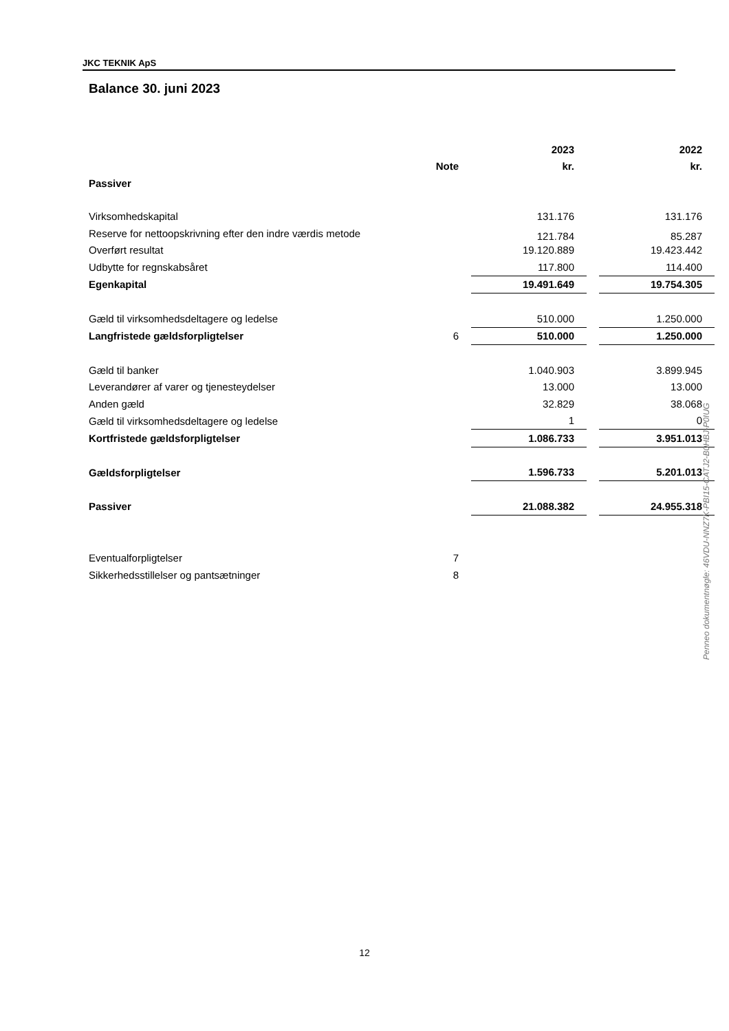JKC TEKNIK ApS
Balance 30. juni 2023
| | | | 2023 | | 2022 |
| --- | --- | --- | --- | --- | --- |
| | Note | | kr. | | kr. |
| Passiver | | | | | |
| Virksomhedskapital | | | 131.176 | | 131.176 |
| Reserve for nettoopskrivning efter den indre værdis metode | | | 121.784 | | 85.287 |
| Overført resultat | | | 19.120.889 | | 19.423.442 |
| Udbytte for regnskabsåret | | | 117.800 | | 114.400 |
| Egenkapital | | | 19.491.649 | | 19.754.305 |
| Gæld til virksomhedsdeltagere og ledelse | | | 510.000 | | 1.250.000 |
| Langfristede gældsforpligtelser | 6 | | 510.000 | | 1.250.000 |
| Gæld til banker | | | 1.040.903 | | 3.899.945 |
| Leverandører af varer og tjenesteydelser | | | 13.000 | | 13.000 |
| Anden gæld | | | 32.829 | | 38.068 |
| Gæld til virksomhedsdeltagere og ledelse | | | 1 | | 0 |
| Kortfristede gældsforpligtelser | | | 1.086.733 | | 3.951.013 |
| Gældsforpligtelser | | | 1.596.733 | | 5.201.013 |
| Passiver | | | 21.088.382 | | 24.955.318 |
| Eventualforpligtelser | 7 | | | | |
| Sikkerhedsstillelser og pantsætninger | 8 | | | | |
Penneo dokumentnøgle: 46VDU-NNZ7K-PBI15-CATJ2-B0HBJ-P0IUG
12